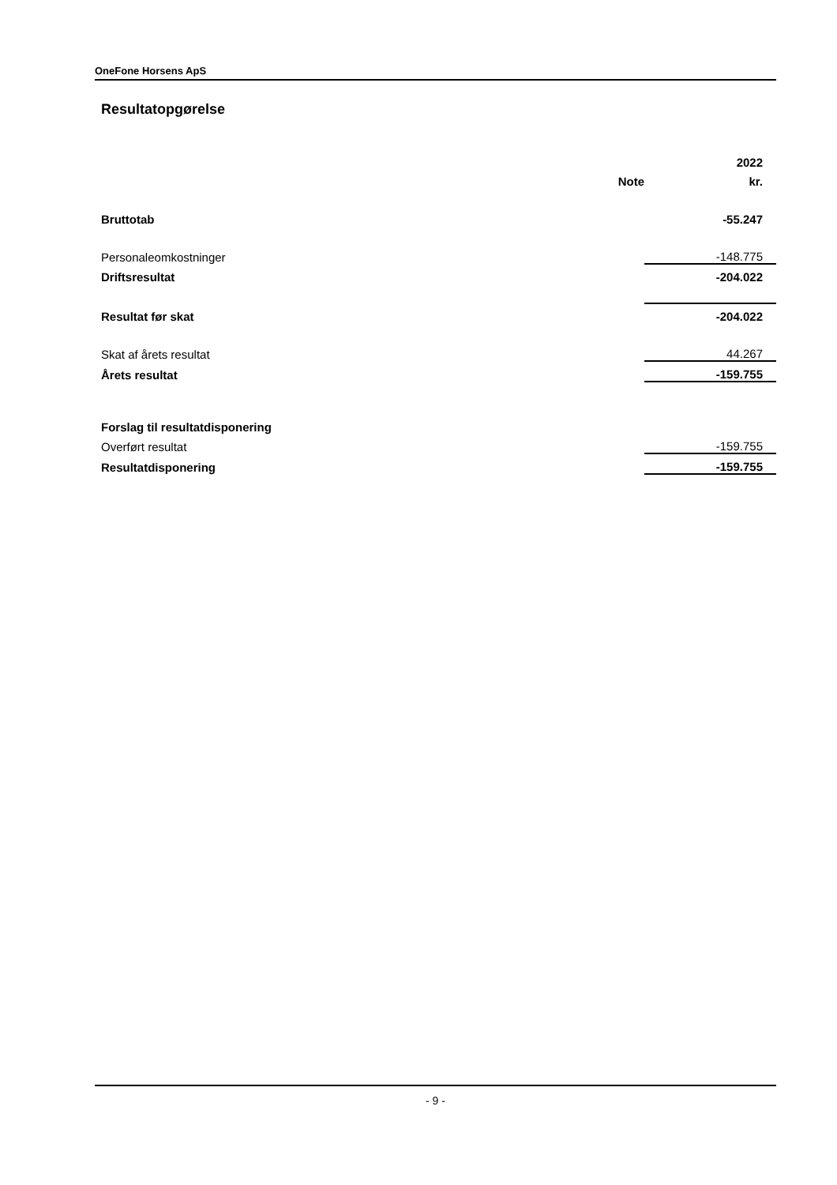OneFone Horsens ApS
Resultatopgørelse
| | | 2022 |
| --- | --- | --- |
| | Note | kr. |
| Bruttotab | | -55.247 |
| Personaleomkostninger | | -148.775 |
| Driftsresultat | | -204.022 |
| Resultat før skat | | -204.022 |
| Skat af årets resultat | | 44.267 |
| Årets resultat | | -159.755 |
| Forslag til resultatdisponering | | |
| Overført resultat | | -159.755 |
| Resultatdisponering | | -159.755 |
- 9 -